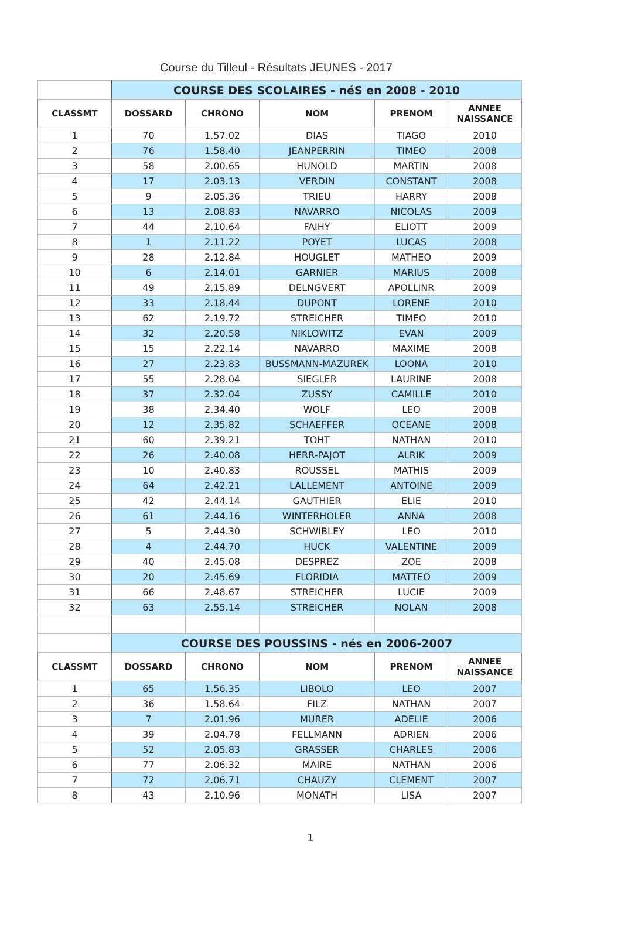Course du Tilleul - Résultats JEUNES - 2017
| | COURSE DES SCOLAIRES - néS en 2008 - 2010 | | | | |
| CLASSMT | DOSSARD | CHRONO | NOM | PRENOM | ANNEE NAISSANCE |
| 1 | 70 | 1.57.02 | DIAS | TIAGO | 2010 |
| 2 | 76 | 1.58.40 | JEANPERRIN | TIMEO | 2008 |
| 3 | 58 | 2.00.65 | HUNOLD | MARTIN | 2008 |
| 4 | 17 | 2.03.13 | VERDIN | CONSTANT | 2008 |
| 5 | 9 | 2.05.36 | TRIEU | HARRY | 2008 |
| 6 | 13 | 2.08.83 | NAVARRO | NICOLAS | 2009 |
| 7 | 44 | 2.10.64 | FAIHY | ELIOTT | 2009 |
| 8 | 1 | 2.11.22 | POYET | LUCAS | 2008 |
| 9 | 28 | 2.12.84 | HOUGLET | MATHEO | 2009 |
| 10 | 6 | 2.14.01 | GARNIER | MARIUS | 2008 |
| 11 | 49 | 2.15.89 | DELNGVERT | APOLLINR | 2009 |
| 12 | 33 | 2.18.44 | DUPONT | LORENE | 2010 |
| 13 | 62 | 2.19.72 | STREICHER | TIMEO | 2010 |
| 14 | 32 | 2.20.58 | NIKLOWITZ | EVAN | 2009 |
| 15 | 15 | 2.22.14 | NAVARRO | MAXIME | 2008 |
| 16 | 27 | 2.23.83 | BUSSMANN-MAZUREK | LOONA | 2010 |
| 17 | 55 | 2.28.04 | SIEGLER | LAURINE | 2008 |
| 18 | 37 | 2.32.04 | ZUSSY | CAMILLE | 2010 |
| 19 | 38 | 2.34.40 | WOLF | LEO | 2008 |
| 20 | 12 | 2.35.82 | SCHAEFFER | OCEANE | 2008 |
| 21 | 60 | 2.39.21 | TOHT | NATHAN | 2010 |
| 22 | 26 | 2.40.08 | HERR-PAJOT | ALRIK | 2009 |
| 23 | 10 | 2.40.83 | ROUSSEL | MATHIS | 2009 |
| 24 | 64 | 2.42.21 | LALLEMENT | ANTOINE | 2009 |
| 25 | 42 | 2.44.14 | GAUTHIER | ELIE | 2010 |
| 26 | 61 | 2.44.16 | WINTERHOLER | ANNA | 2008 |
| 27 | 5 | 2.44.30 | SCHWIBLEY | LEO | 2010 |
| 28 | 4 | 2.44.70 | HUCK | VALENTINE | 2009 |
| 29 | 40 | 2.45.08 | DESPREZ | ZOE | 2008 |
| 30 | 20 | 2.45.69 | FLORIDIA | MATTEO | 2009 |
| 31 | 66 | 2.48.67 | STREICHER | LUCIE | 2009 |
| 32 | 63 | 2.55.14 | STREICHER | NOLAN | 2008 |
| | COURSE DES POUSSINS - nés en 2006-2007 | | | | |
| CLASSMT | DOSSARD | CHRONO | NOM | PRENOM | ANNEE NAISSANCE |
| 1 | 65 | 1.56.35 | LIBOLO | LEO | 2007 |
| 2 | 36 | 1.58.64 | FILZ | NATHAN | 2007 |
| 3 | 7 | 2.01.96 | MURER | ADELIE | 2006 |
| 4 | 39 | 2.04.78 | FELLMANN | ADRIEN | 2006 |
| 5 | 52 | 2.05.83 | GRASSER | CHARLES | 2006 |
| 6 | 77 | 2.06.32 | MAIRE | NATHAN | 2006 |
| 7 | 72 | 2.06.71 | CHAUZY | CLEMENT | 2007 |
| 8 | 43 | 2.10.96 | MONATH | LISA | 2007 |
1